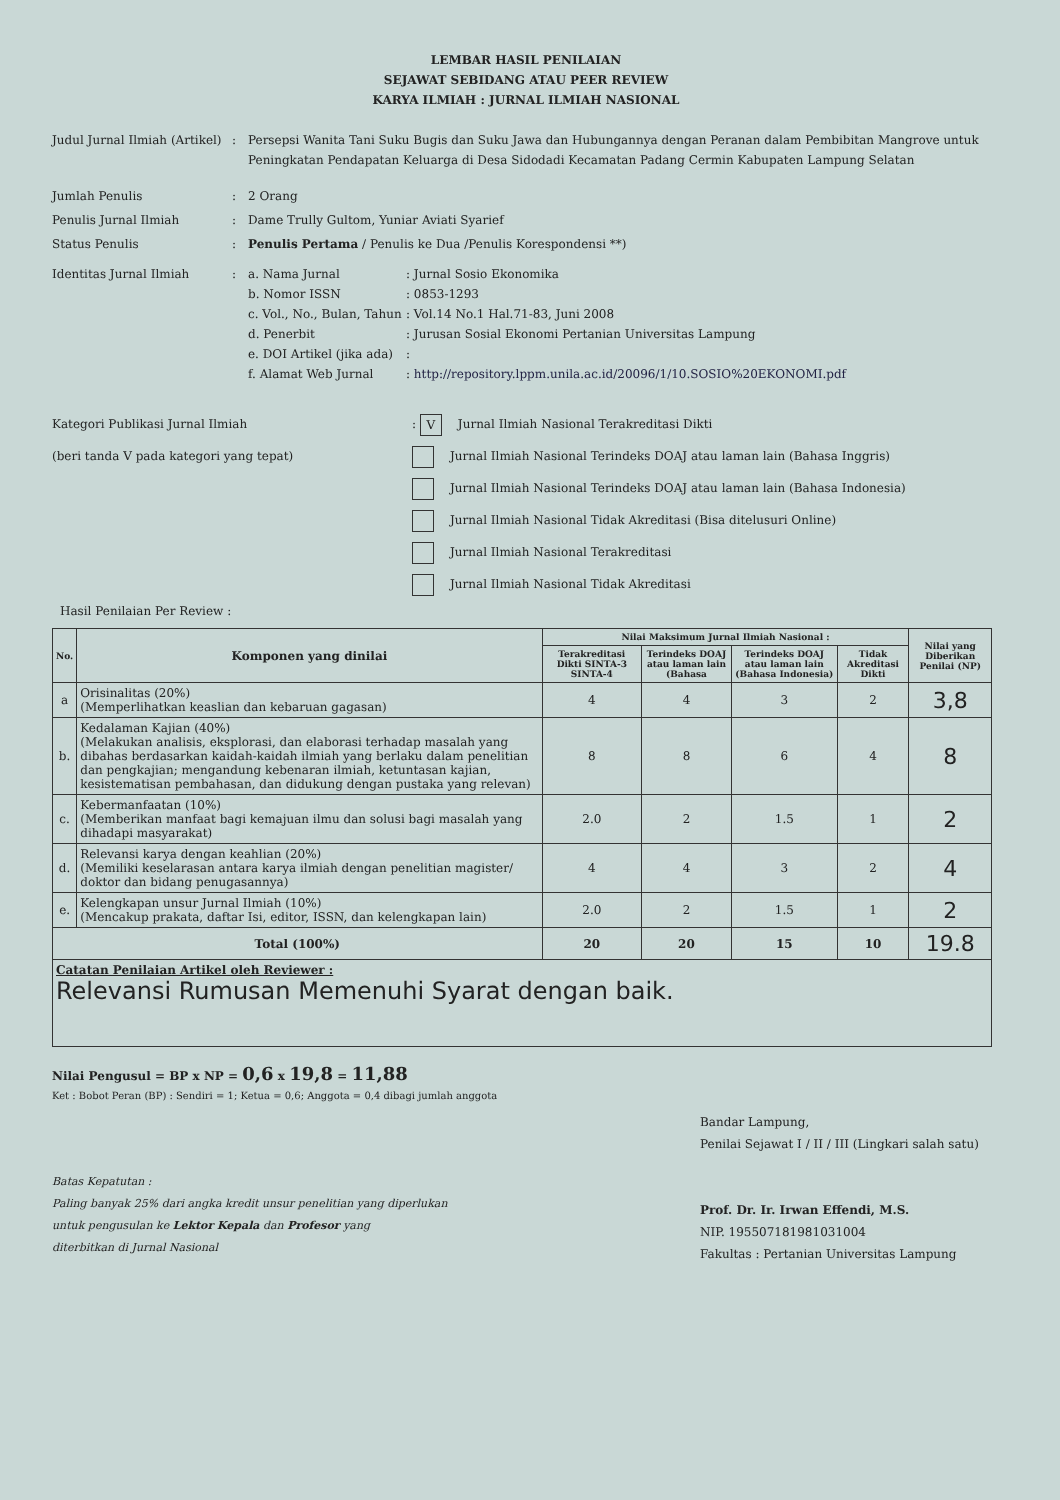LEMBAR HASIL PENILAIAN
SEJAWAT SEBIDANG ATAU PEER REVIEW
KARYA ILMIAH : JURNAL ILMIAH NASIONAL
Judul Jurnal Ilmiah (Artikel)
: Persepsi Wanita Tani Suku Bugis dan Suku Jawa dan Hubungannya dengan Peranan dalam Pembibitan Mangrove untuk Peningkatan Pendapatan Keluarga di Desa Sidodadi Kecamatan Padang Cermin Kabupaten Lampung Selatan
Jumlah Penulis : 2 Orang
Penulis Jurnal Ilmiah : Dame Trully Gultom, Yuniar Aviati Syarief
Status Penulis : Penulis Pertama / Penulis ke Dua /Penulis Korespondensi **)
Identitas Jurnal Ilmiah : a. Nama Jurnal : Jurnal Sosio Ekonomika
b. Nomor ISSN : 0853-1293
c. Vol., No., Bulan, Tahun
: Vol.14 No.1 Hal.71-83, Juni 2008
d. Penerbit : Jurusan Sosial Ekonomi Pertanian Universitas Lampung
e. DOI Artikel (jika ada)
:
f. Alamat Web Jurnal : http://repository.lppm.unila.ac.id/20096/1/10.SOSIO%20EKONOMI.pdf
Kategori Publikasi Jurnal Ilmiah
(beri tanda V pada kategori yang tepat)
: V Jurnal Ilmiah Nasional Terakreditasi Dikti
Jurnal Ilmiah Nasional Terindeks DOAJ atau laman lain (Bahasa Inggris)
Jurnal Ilmiah Nasional Terindeks DOAJ atau laman lain (Bahasa Indonesia)
Jurnal Ilmiah Nasional Tidak Akreditasi (Bisa ditelusuri Online)
Jurnal Ilmiah Nasional Terakreditasi
Jurnal Ilmiah Nasional Tidak Akreditasi
Hasil Penilaian Per Review :
| No. | Komponen yang dinilai | Nilai Maksimum Jurnal Ilmiah Nasional : | | | | Nilai yang Diberikan Penilai (NP) |
| --- | --- | --- | --- | --- | --- | --- |
| | | Terakreditasi Dikti SINTA-3 SINTA-4 | Terindeks DOAJ atau laman lain (Bahasa | Terindeks DOAJ atau laman lain (Bahasa Indonesia) | Tidak Akreditasi Dikti | |
| a | Orisinalitas (20%) (Memperlihatkan keaslian dan kebaruan gagasan) | 4 | 4 | 3 | 2 | 3,8 |
| b. | Kedalaman Kajian (40%) (Melakukan analisis, eksplorasi, dan elaborasi terhadap masalah yang dibahas berdasarkan kaidah-kaidah ilmiah yang berlaku dalam penelitian dan pengkajian; mengandung kebenaran ilmiah, ketuntasan kajian, kesistematisan pembahasan, dan didukung dengan pustaka yang relevan) | 8 | 8 | 6 | 4 | 8 |
| c. | Kebermanfaatan (10%) (Memberikan manfaat bagi kemajuan ilmu dan solusi bagi masalah yang dihadapi masyarakat) | 2.0 | 2 | 1.5 | 1 | 2 |
| d. | Relevansi karya dengan keahlian (20%) (Memiliki keselarasan antara karya ilmiah dengan penelitian magister/ doktor dan bidang penugasannya) | 4 | 4 | 3 | 2 | 4 |
| e. | Kelengkapan unsur Jurnal Ilmiah (10%) (Mencakup prakata, daftar Isi, editor, ISSN, dan kelengkapan lain) | 2.0 | 2 | 1.5 | 1 | 2 |
| Total (100%) | | 20 | 20 | 15 | 10 | 19.8 |
| Catatan Penilaian Artikel oleh Reviewer : Relevansi Rumusan Memenuhi Syarat dengan baik. | | | | | | |
Nilai Pengusul = BP x NP = 0,6 x 19,8 = 11,88
Ket : Bobot Peran (BP) : Sendiri = 1; Ketua = 0,6; Anggota = 0,4 dibagi jumlah anggota
Batas Kepatutan :
Paling banyak 25% dari angka kredit unsur penelitian yang diperlukan
untuk pengusulan ke Lektor Kepala dan Profesor yang
diterbitkan di Jurnal Nasional
Bandar Lampung,
Penilai Sejawat I / II / III (Lingkari salah satu)
Prof. Dr. Ir. Irwan Effendi, M.S.
NIP. 195507181981031004
Fakultas : Pertanian Universitas Lampung